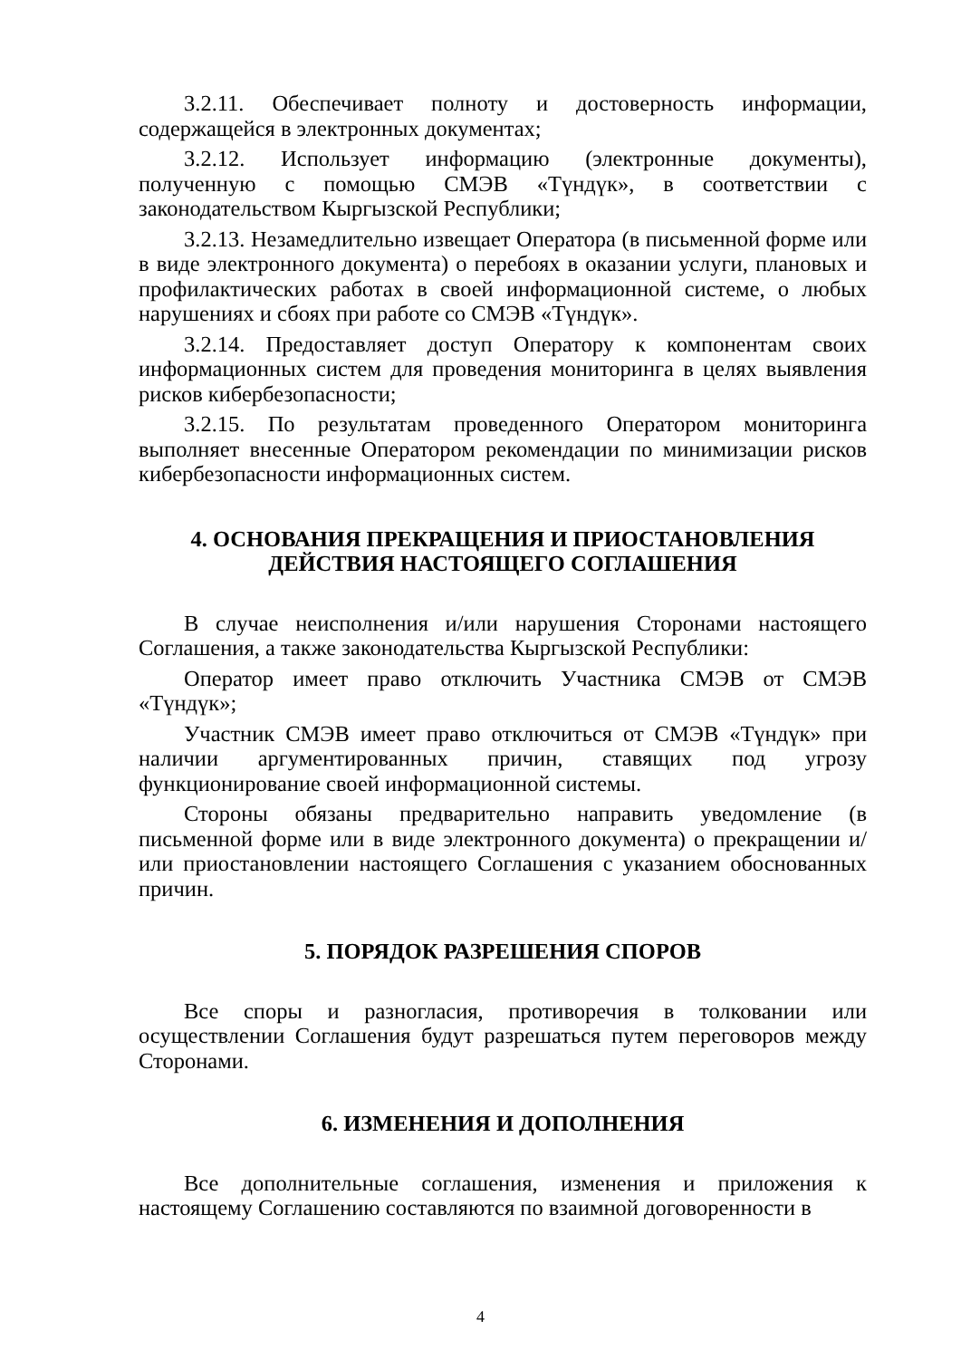3.2.11. Обеспечивает полноту и достоверность информации, содержащейся в электронных документах;
3.2.12. Использует информацию (электронные документы), полученную с помощью СМЭВ «Түндүк», в соответствии с законодательством Кыргызской Республики;
3.2.13. Незамедлительно извещает Оператора (в письменной форме или в виде электронного документа) о перебоях в оказании услуги, плановых и профилактических работах в своей информационной системе, о любых нарушениях и сбоях при работе со СМЭВ «Түндүк».
3.2.14. Предоставляет доступ Оператору к компонентам своих информационных систем для проведения мониторинга в целях выявления рисков кибербезопасности;
3.2.15. По результатам проведенного Оператором мониторинга выполняет внесенные Оператором рекомендации по минимизации рисков кибербезопасности информационных систем.
4. ОСНОВАНИЯ ПРЕКРАЩЕНИЯ И ПРИОСТАНОВЛЕНИЯ
ДЕЙСТВИЯ НАСТОЯЩЕГО СОГЛАШЕНИЯ
В случае неисполнения и/или нарушения Сторонами настоящего Соглашения, а также законодательства Кыргызской Республики:
Оператор имеет право отключить Участника СМЭВ от СМЭВ «Түндүк»;
Участник СМЭВ имеет право отключиться от СМЭВ «Түндүк» при наличии аргументированных причин, ставящих под угрозу функционирование своей информационной системы.
Стороны обязаны предварительно направить уведомление (в письменной форме или в виде электронного документа) о прекращении и/или приостановлении настоящего Соглашения с указанием обоснованных причин.
5. ПОРЯДОК РАЗРЕШЕНИЯ СПОРОВ
Все споры и разногласия, противоречия в толковании или осуществлении Соглашения будут разрешаться путем переговоров между Сторонами.
6. ИЗМЕНЕНИЯ И ДОПОЛНЕНИЯ
Все дополнительные соглашения, изменения и приложения к настоящему Соглашению составляются по взаимной договоренности в
4